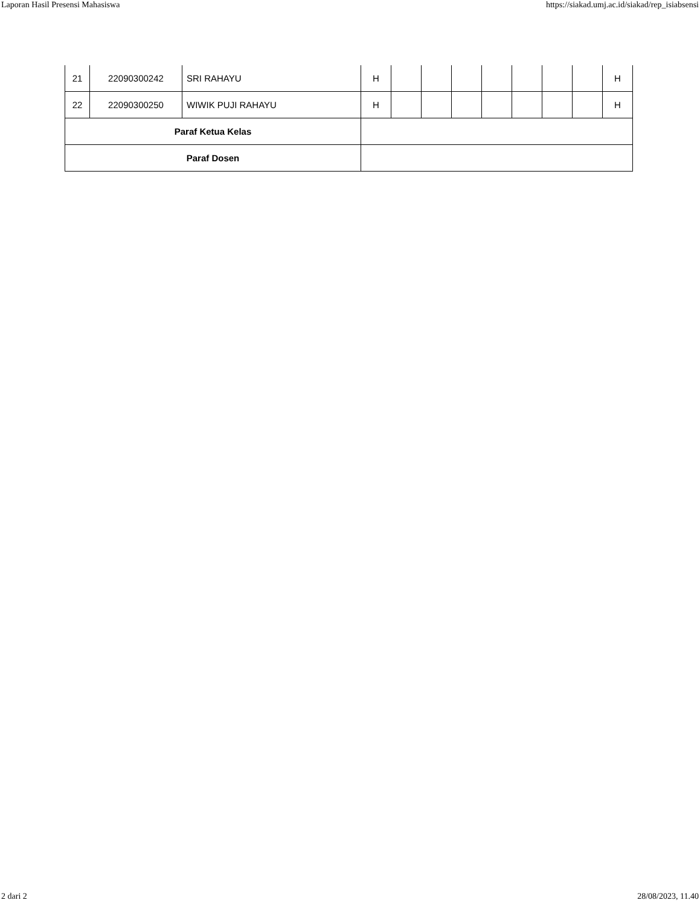Laporan Hasil Presensi Mahasiswa https://siakad.umj.ac.id/siakad/rep_isiabsensi
| 21 | 22090300242 | SRI RAHAYU | H | | | | | | | | H |
| 22 | 22090300250 | WIWIK PUJI RAHAYU | H | | | | | | | | H |
| Paraf Ketua Kelas | | | | | | | | | | | |
| Paraf Dosen | | | | | | | | | | | |
2 dari 2 28/08/2023, 11.40